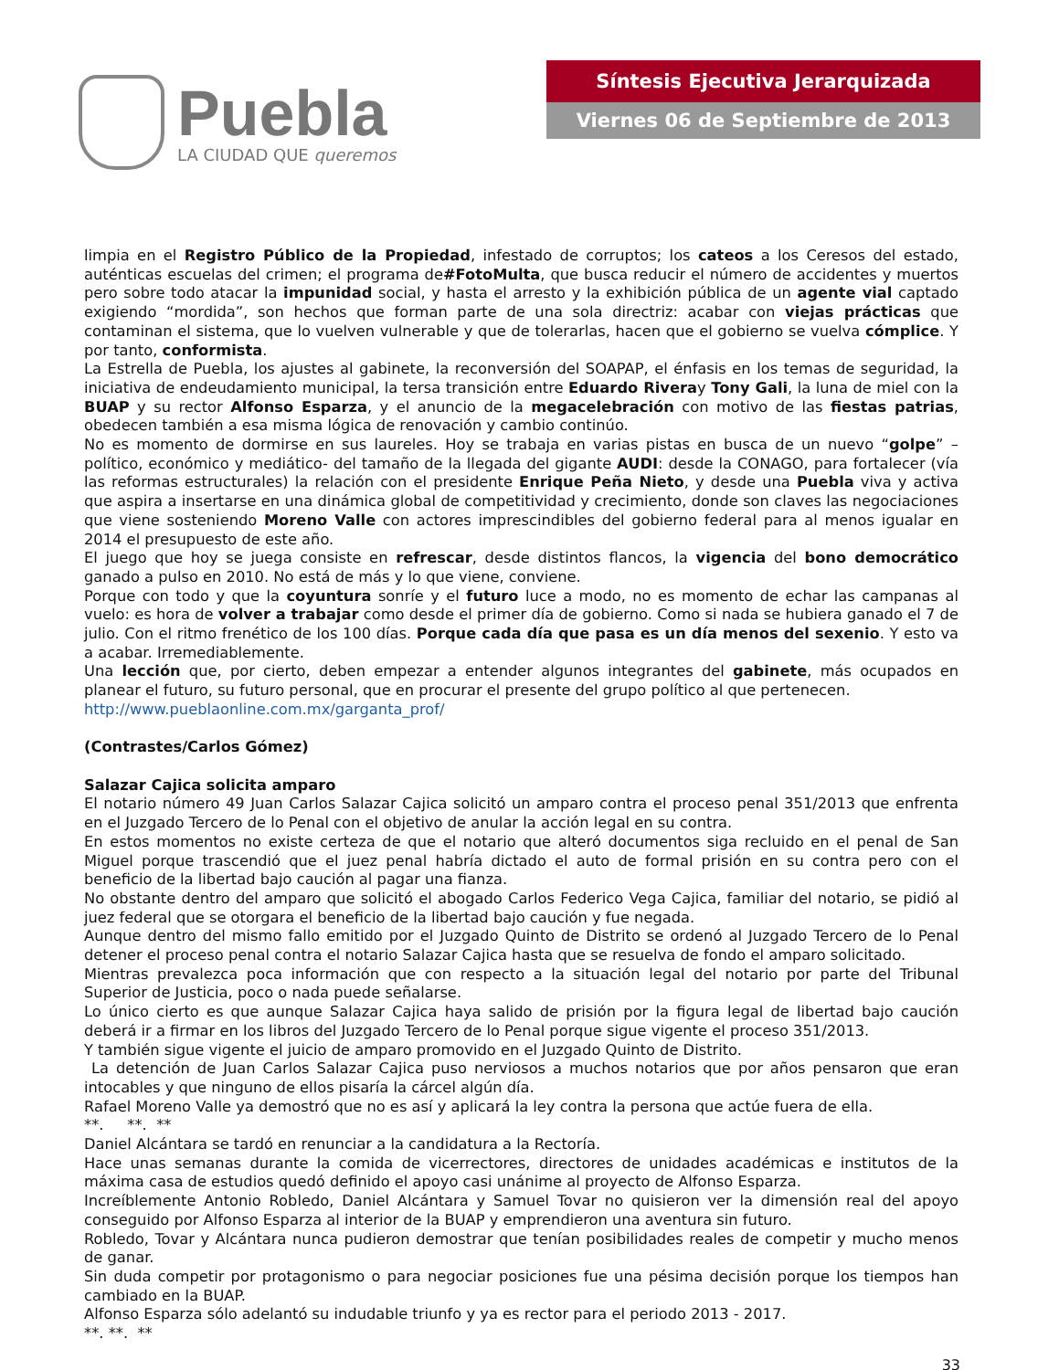Puebla
LA CIUDAD QUE queremos
Síntesis Ejecutiva Jerarquizada
Viernes 06 de Septiembre de 2013
limpia en el Registro Público de la Propiedad, infestado de corruptos; los cateos a los Ceresos del estado, auténticas escuelas del crimen; el programa de#FotoMulta, que busca reducir el número de accidentes y muertos pero sobre todo atacar la impunidad social, y hasta el arresto y la exhibición pública de un agente vial captado exigiendo “mordida”, son hechos que forman parte de una sola directriz: acabar con viejas prácticas que contaminan el sistema, que lo vuelven vulnerable y que de tolerarlas, hacen que el gobierno se vuelva cómplice. Y por tanto, conformista.
La Estrella de Puebla, los ajustes al gabinete, la reconversión del SOAPAP, el énfasis en los temas de seguridad, la iniciativa de endeudamiento municipal, la tersa transición entre Eduardo Riveray Tony Gali, la luna de miel con la BUAP y su rector Alfonso Esparza, y el anuncio de la megacelebración con motivo de las fiestas patrias, obedecen también a esa misma lógica de renovación y cambio continúo.
No es momento de dormirse en sus laureles. Hoy se trabaja en varias pistas en busca de un nuevo “golpe” –político, económico y mediático- del tamaño de la llegada del gigante AUDI: desde la CONAGO, para fortalecer (vía las reformas estructurales) la relación con el presidente Enrique Peña Nieto, y desde una Puebla viva y activa que aspira a insertarse en una dinámica global de competitividad y crecimiento, donde son claves las negociaciones que viene sosteniendo Moreno Valle con actores imprescindibles del gobierno federal para al menos igualar en 2014 el presupuesto de este año.
El juego que hoy se juega consiste en refrescar, desde distintos flancos, la vigencia del bono democrático ganado a pulso en 2010. No está de más y lo que viene, conviene.
Porque con todo y que la coyuntura sonríe y el futuro luce a modo, no es momento de echar las campanas al vuelo: es hora de volver a trabajar como desde el primer día de gobierno. Como si nada se hubiera ganado el 7 de julio. Con el ritmo frenético de los 100 días. Porque cada día que pasa es un día menos del sexenio. Y esto va a acabar. Irremediablemente.
Una lección que, por cierto, deben empezar a entender algunos integrantes del gabinete, más ocupados en planear el futuro, su futuro personal, que en procurar el presente del grupo político al que pertenecen.
http://www.pueblaonline.com.mx/garganta_prof/
(Contrastes/Carlos Gómez)
Salazar Cajica solicita amparo
El notario número 49 Juan Carlos Salazar Cajica solicitó un amparo contra el proceso penal 351/2013 que enfrenta en el Juzgado Tercero de lo Penal con el objetivo de anular la acción legal en su contra.
En estos momentos no existe certeza de que el notario que alteró documentos siga recluido en el penal de San Miguel porque trascendió que el juez penal habría dictado el auto de formal prisión en su contra pero con el beneficio de la libertad bajo caución al pagar una fianza.
No obstante dentro del amparo que solicitó el abogado Carlos Federico Vega Cajica, familiar del notario, se pidió al juez federal que se otorgara el beneficio de la libertad bajo caución y fue negada.
Aunque dentro del mismo fallo emitido por el Juzgado Quinto de Distrito se ordenó al Juzgado Tercero de lo Penal detener el proceso penal contra el notario Salazar Cajica hasta que se resuelva de fondo el amparo solicitado.
Mientras prevalezca poca información que con respecto a la situación legal del notario por parte del Tribunal Superior de Justicia, poco o nada puede señalarse.
Lo único cierto es que aunque Salazar Cajica haya salido de prisión por la figura legal de libertad bajo caución deberá ir a firmar en los libros del Juzgado Tercero de lo Penal porque sigue vigente el proceso 351/2013.
Y también sigue vigente el juicio de amparo promovido en el Juzgado Quinto de Distrito.
La detención de Juan Carlos Salazar Cajica puso nerviosos a muchos notarios que por años pensaron que eran intocables y que ninguno de ellos pisaría la cárcel algún día.
Rafael Moreno Valle ya demostró que no es así y aplicará la ley contra la persona que actúe fuera de ella.
**. **. **
Daniel Alcántara se tardó en renunciar a la candidatura a la Rectoría.
Hace unas semanas durante la comida de vicerrectores, directores de unidades académicas e institutos de la máxima casa de estudios quedó definido el apoyo casi unánime al proyecto de Alfonso Esparza.
Increíblemente Antonio Robledo, Daniel Alcántara y Samuel Tovar no quisieron ver la dimensión real del apoyo conseguido por Alfonso Esparza al interior de la BUAP y emprendieron una aventura sin futuro.
Robledo, Tovar y Alcántara nunca pudieron demostrar que tenían posibilidades reales de competir y mucho menos de ganar.
Sin duda competir por protagonismo o para negociar posiciones fue una pésima decisión porque los tiempos han cambiado en la BUAP.
Alfonso Esparza sólo adelantó su indudable triunfo y ya es rector para el periodo 2013 - 2017.
**. **. **
33